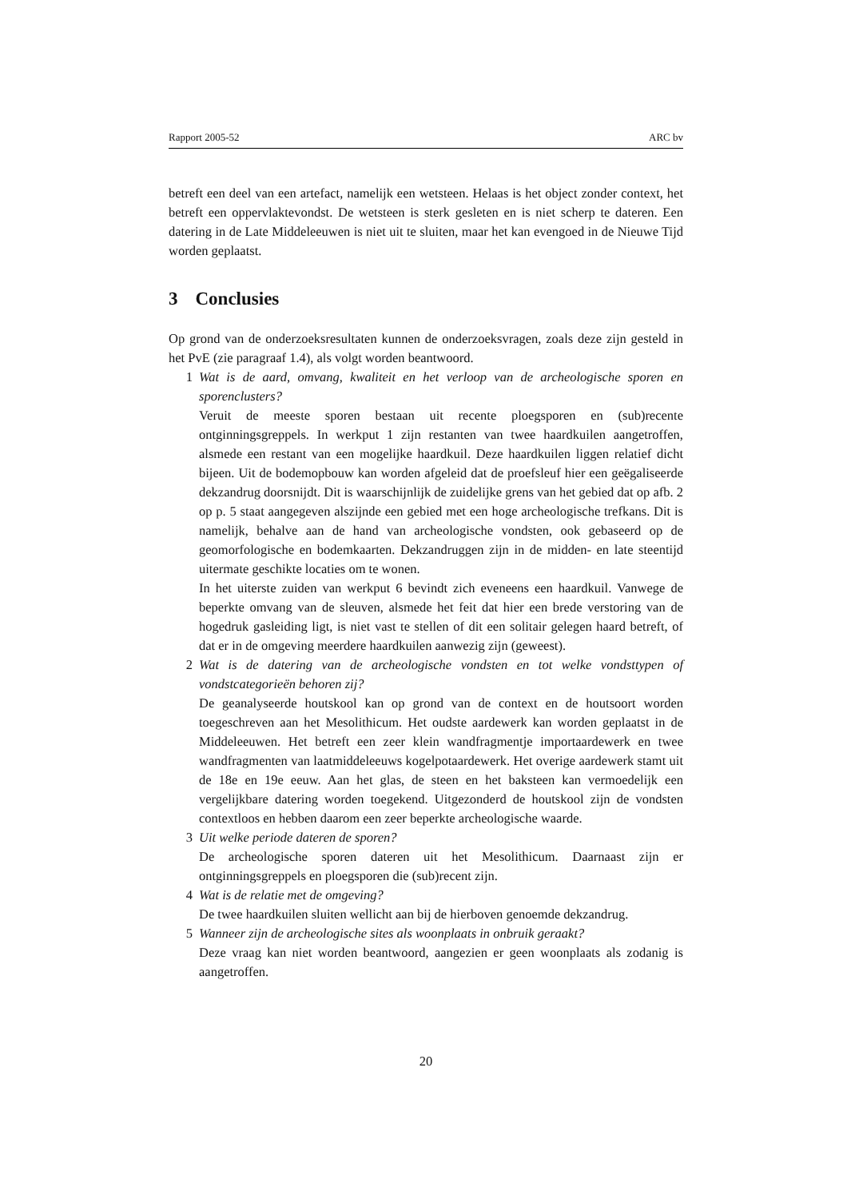Rapport 2005-52 ARC bv
betreft een deel van een artefact, namelijk een wetsteen. Helaas is het object zonder context, het betreft een oppervlaktevondst. De wetsteen is sterk gesleten en is niet scherp te dateren. Een datering in de Late Middeleeuwen is niet uit te sluiten, maar het kan evengoed in de Nieuwe Tijd worden geplaatst.
3 Conclusies
Op grond van de onderzoeksresultaten kunnen de onderzoeksvragen, zoals deze zijn gesteld in het PvE (zie paragraaf 1.4), als volgt worden beantwoord.
1 Wat is de aard, omvang, kwaliteit en het verloop van de archeologische sporen en sporenclusters?
Veruit de meeste sporen bestaan uit recente ploegsporen en (sub)recente ontginningsgreppels. In werkput 1 zijn restanten van twee haardkuilen aangetroffen, alsmede een restant van een mogelijke haardkuil. Deze haardkuilen liggen relatief dicht bijeen. Uit de bodemopbouw kan worden afgeleid dat de proefsleuf hier een geëgaliseerde dekzandrug doorsnijdt. Dit is waarschijnlijk de zuidelijke grens van het gebied dat op afb. 2 op p. 5 staat aangegeven alszijnde een gebied met een hoge archeologische trefkans. Dit is namelijk, behalve aan de hand van archeologische vondsten, ook gebaseerd op de geomorfologische en bodemkaarten. Dekzandruggen zijn in de midden- en late steentijd uitermate geschikte locaties om te wonen.
In het uiterste zuiden van werkput 6 bevindt zich eveneens een haardkuil. Vanwege de beperkte omvang van de sleuven, alsmede het feit dat hier een brede verstoring van de hogedruk gasleiding ligt, is niet vast te stellen of dit een solitair gelegen haard betreft, of dat er in de omgeving meerdere haardkuilen aanwezig zijn (geweest).
2 Wat is de datering van de archeologische vondsten en tot welke vondsttypen of vondstcategorieën behoren zij?
De geanalyseerde houtskool kan op grond van de context en de houtsoort worden toegeschreven aan het Mesolithicum. Het oudste aardewerk kan worden geplaatst in de Middeleeuwen. Het betreft een zeer klein wandfragmentje importaardewerk en twee wandfragmenten van laatmiddeleeuws kogelpotaardewerk. Het overige aardewerk stamt uit de 18e en 19e eeuw. Aan het glas, de steen en het baksteen kan vermoedelijk een vergelijkbare datering worden toegekend. Uitgezonderd de houtskool zijn de vondsten contextloos en hebben daarom een zeer beperkte archeologische waarde.
3 Uit welke periode dateren de sporen?
De archeologische sporen dateren uit het Mesolithicum. Daarnaast zijn er ontginningsgreppels en ploegsporen die (sub)recent zijn.
4 Wat is de relatie met de omgeving?
De twee haardkuilen sluiten wellicht aan bij de hierboven genoemde dekzandrug.
5 Wanneer zijn de archeologische sites als woonplaats in onbruik geraakt?
Deze vraag kan niet worden beantwoord, aangezien er geen woonplaats als zodanig is aangetroffen.
20